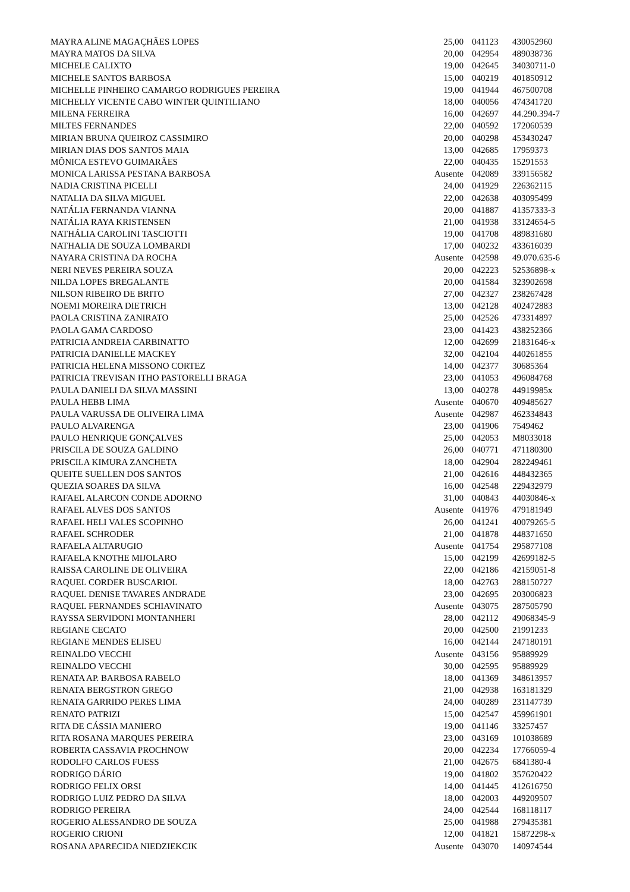| MAYRA ALINE MAGAÇHÃES LOPES | 25,00 | 041123 | 430052960 |
| MAYRA MATOS DA SILVA | 20,00 | 042954 | 489038736 |
| MICHELE CALIXTO | 19,00 | 042645 | 34030711-0 |
| MICHELE SANTOS BARBOSA | 15,00 | 040219 | 401850912 |
| MICHELLE PINHEIRO CAMARGO RODRIGUES PEREIRA | 19,00 | 041944 | 467500708 |
| MICHELLY VICENTE CABO WINTER QUINTILIANO | 18,00 | 040056 | 474341720 |
| MILENA FERREIRA | 16,00 | 042697 | 44.290.394-7 |
| MILTES FERNANDES | 22,00 | 040592 | 172060539 |
| MIRIAN BRUNA QUEIROZ CASSIMIRO | 20,00 | 040298 | 453430247 |
| MIRIAN DIAS DOS SANTOS MAIA | 13,00 | 042685 | 17959373 |
| MÔNICA ESTEVO GUIMARÃES | 22,00 | 040435 | 15291553 |
| MONICA LARISSA PESTANA BARBOSA | Ausente | 042089 | 339156582 |
| NADIA CRISTINA PICELLI | 24,00 | 041929 | 226362115 |
| NATALIA DA SILVA MIGUEL | 22,00 | 042638 | 403095499 |
| NATÁLIA FERNANDA VIANNA | 20,00 | 041887 | 41357333-3 |
| NATÁLIA RAYA KRISTENSEN | 21,00 | 041938 | 33124654-5 |
| NATHÁLIA CAROLINI TASCIOTTI | 19,00 | 041708 | 489831680 |
| NATHALIA DE SOUZA LOMBARDI | 17,00 | 040232 | 433616039 |
| NAYARA CRISTINA DA ROCHA | Ausente | 042598 | 49.070.635-6 |
| NERI NEVES PEREIRA SOUZA | 20,00 | 042223 | 52536898-x |
| NILDA LOPES BREGALANTE | 20,00 | 041584 | 323902698 |
| NILSON RIBEIRO DE BRITO | 27,00 | 042327 | 238267428 |
| NOEMI MOREIRA DIETRICH | 13,00 | 042128 | 402472883 |
| PAOLA CRISTINA ZANIRATO | 25,00 | 042526 | 473314897 |
| PAOLA GAMA CARDOSO | 23,00 | 041423 | 438252366 |
| PATRICIA ANDREIA CARBINATTO | 12,00 | 042699 | 21831646-x |
| PATRICIA DANIELLE MACKEY | 32,00 | 042104 | 440261855 |
| PATRICIA HELENA MISSONO CORTEZ | 14,00 | 042377 | 30685364 |
| PATRICIA TREVISAN ITHO PASTORELLI BRAGA | 23,00 | 041053 | 496084768 |
| PAULA DANIELI DA SILVA MASSINI | 13,00 | 040278 | 44919985x |
| PAULA HEBB LIMA | Ausente | 040670 | 409485627 |
| PAULA VARUSSA DE OLIVEIRA LIMA | Ausente | 042987 | 462334843 |
| PAULO ALVARENGA | 23,00 | 041906 | 7549462 |
| PAULO HENRIQUE GONÇALVES | 25,00 | 042053 | M8033018 |
| PRISCILA DE SOUZA GALDINO | 26,00 | 040771 | 471180300 |
| PRISCILA KIMURA ZANCHETA | 18,00 | 042904 | 282249461 |
| QUEITE SUELLEN DOS SANTOS | 21,00 | 042616 | 448432365 |
| QUEZIA SOARES DA SILVA | 16,00 | 042548 | 229432979 |
| RAFAEL ALARCON CONDE ADORNO | 31,00 | 040843 | 44030846-x |
| RAFAEL ALVES DOS SANTOS | Ausente | 041976 | 479181949 |
| RAFAEL HELI VALES SCOPINHO | 26,00 | 041241 | 40079265-5 |
| RAFAEL SCHRODER | 21,00 | 041878 | 448371650 |
| RAFAELA ALTARUGIO | Ausente | 041754 | 295877108 |
| RAFAELA KNOTHE MIJOLARO | 15,00 | 042199 | 42699182-5 |
| RAISSA CAROLINE DE OLIVEIRA | 22,00 | 042186 | 42159051-8 |
| RAQUEL CORDER BUSCARIOL | 18,00 | 042763 | 288150727 |
| RAQUEL DENISE TAVARES ANDRADE | 23,00 | 042695 | 203006823 |
| RAQUEL FERNANDES SCHIAVINATO | Ausente | 043075 | 287505790 |
| RAYSSA SERVIDONI MONTANHERI | 28,00 | 042112 | 49068345-9 |
| REGIANE CECATO | 20,00 | 042500 | 21991233 |
| REGIANE MENDES ELISEU | 16,00 | 042144 | 247180191 |
| REINALDO VECCHI | Ausente | 043156 | 95889929 |
| REINALDO VECCHI | 30,00 | 042595 | 95889929 |
| RENATA AP. BARBOSA RABELO | 18,00 | 041369 | 348613957 |
| RENATA BERGSTRON GREGO | 21,00 | 042938 | 163181329 |
| RENATA GARRIDO PERES LIMA | 24,00 | 040289 | 231147739 |
| RENATO PATRIZI | 15,00 | 042547 | 459961901 |
| RITA DE CÁSSIA MANIERO | 19,00 | 041146 | 33257457 |
| RITA ROSANA MARQUES PEREIRA | 23,00 | 043169 | 101038689 |
| ROBERTA CASSAVIA PROCHNOW | 20,00 | 042234 | 17766059-4 |
| RODOLFO CARLOS FUESS | 21,00 | 042675 | 6841380-4 |
| RODRIGO DÁRIO | 19,00 | 041802 | 357620422 |
| RODRIGO FELIX ORSI | 14,00 | 041445 | 412616750 |
| RODRIGO LUIZ PEDRO DA SILVA | 18,00 | 042003 | 449209507 |
| RODRIGO PEREIRA | 24,00 | 042544 | 168118117 |
| ROGERIO ALESSANDRO DE SOUZA | 25,00 | 041988 | 279435381 |
| ROGERIO CRIONI | 12,00 | 041821 | 15872298-x |
| ROSANA APARECIDA NIEDZIEKCIK | Ausente | 043070 | 140974544 |